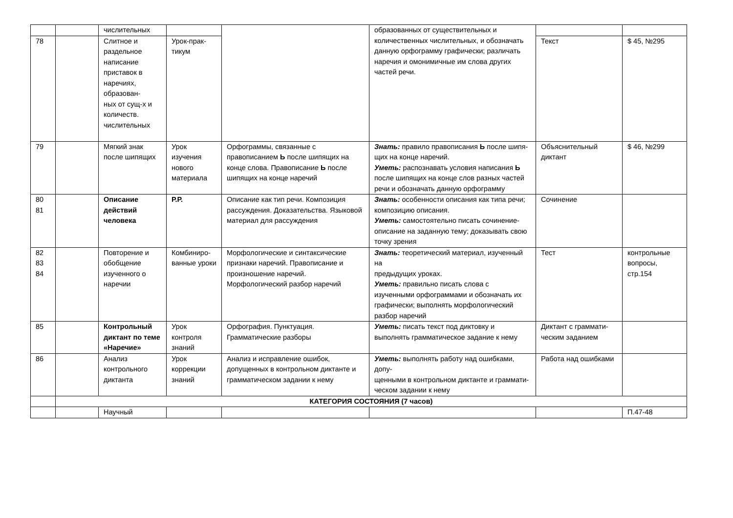| | | числительных | | | образованных от существительных и количественных числительных, и обозначать данную орфограмму графически; различать наречия и омонимичные им слова других частей речи. | | |
| 78 | | Слитное и раздельное написание приставок в наречиях, образован- ных от сущ-х и количеств. числительных | Урок-прак- тикум | | | Текст | $ 45, №295 |
| 79 | | Мягкий знак после шипящих | Урок изучения нового материала | Орфограммы, связанные с правописанием Ь после шипящих на конце слова. Правописание Ь после шипящих на конце наречий | Знать: правило правописания Ь после шипя- щих на конце наречий. Уметь: распознавать условия написания Ь после шипящих на конце слов разных частей речи и обозначать данную орфограмму | Объяснительный диктант | $ 46, №299 |
| 80 81 | | Описание действий человека | Р.Р. | Описание как тип речи. Композиция рассуждения. Доказательства. Языковой материал для рассуждения | Знать: особенности описания как типа речи; композицию описания. Уметь: самостоятельно писать сочинение- описание на заданную тему; доказывать свою точку зрения | Сочинение | |
| 82 83 84 | | Повторение и обобщение изученного о наречии | Комбиниро- ванные уроки | Морфологические и синтаксические признаки наречий. Правописание и произношение наречий. Морфологический разбор наречий | Знать: теоретический материал, изученный на предыдущих уроках. Уметь: правильно писать слова с изученными орфограммами и обозначать их графически; выполнять морфологический разбор наречий | Тест | контрольные вопросы, стр.154 |
| 85 | | Контрольный диктант по теме «Наречие» | Урок контроля знаний | Орфография. Пунктуация. Грамматические разборы | Уметь: писать текст под диктовку и выполнять грамматическое задание к нему | Диктант с граммати- ческим заданием | |
| 86 | | Анализ контрольного диктанта | Урок коррекции знаний | Анализ и исправление ошибок, допущенных в контрольном диктанте и грамматическом задании к нему | Уметь: выполнять работу над ошибками, допу- щенными в контрольном диктанте и граммати- ческом задании к нему | Работа над ошибками | |
| | КАТЕГОРИЯ СОСТОЯНИЯ (7 часов) | | | | | | |
| | | Научный | | | | | П.47-48 |